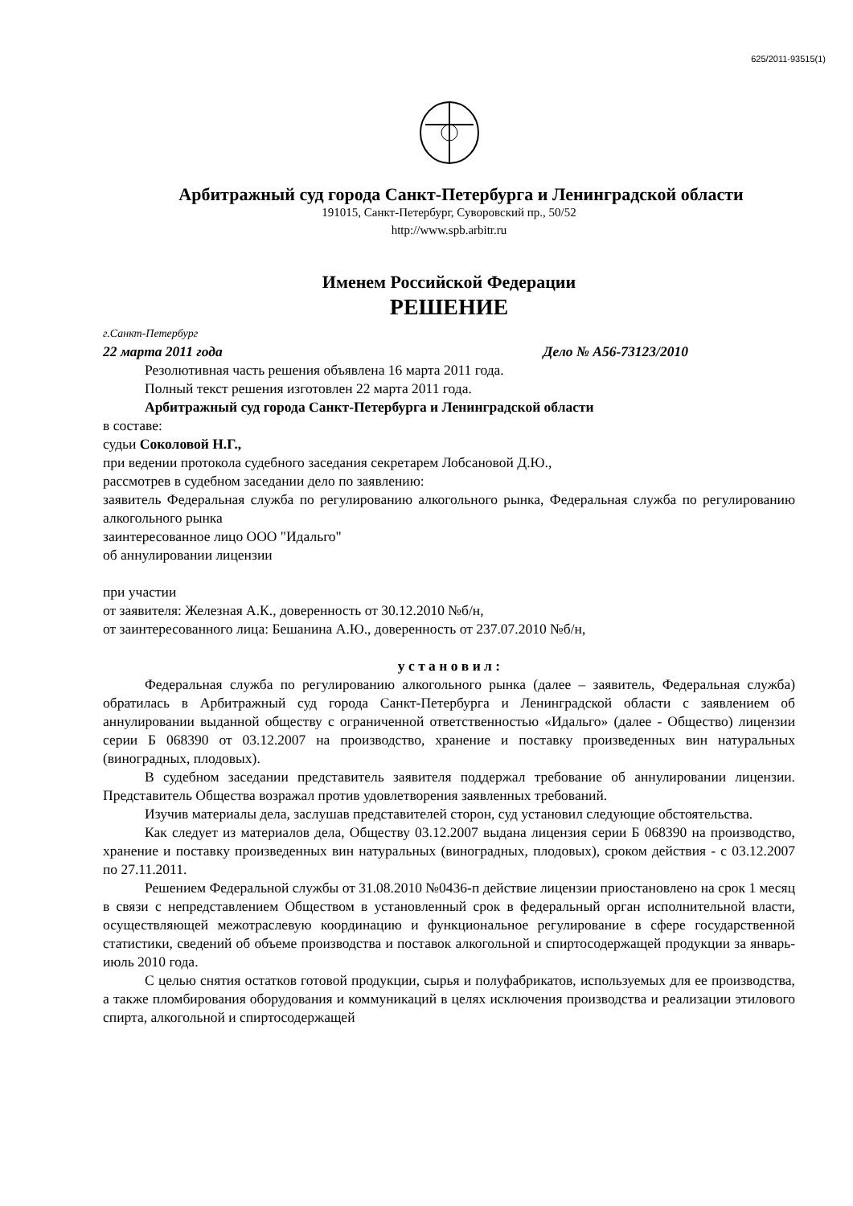625/2011-93515(1)
Арбитражный суд города Санкт-Петербурга и Ленинградской области
191015, Санкт-Петербург, Суворовский пр., 50/52
http://www.spb.arbitr.ru
Именем Российской Федерации
РЕШЕНИЕ
г.Санкт-Петербург
22 марта 2011 года Дело № А56-73123/2010
Резолютивная часть решения объявлена 16 марта 2011 года.
Полный текст решения изготовлен 22 марта 2011 года.
Арбитражный суд города Санкт-Петербурга и Ленинградской области
в составе:
судьи Соколовой Н.Г.,
при ведении протокола судебного заседания секретарем Лобсановой Д.Ю.,
рассмотрев в судебном заседании дело по заявлению:
заявитель Федеральная служба по регулированию алкогольного рынка, Федеральная служба по регулированию алкогольного рынка
заинтересованное лицо ООО "Идальго"
об аннулировании лицензии
при участии
от заявителя: Железная А.К., доверенность от 30.12.2010 №б/н,
от заинтересованного лица: Бешанина А.Ю., доверенность от 237.07.2010 №б/н,
у с т а н о в и л :
Федеральная служба по регулированию алкогольного рынка (далее – заявитель, Федеральная служба) обратилась в Арбитражный суд города Санкт-Петербурга и Ленинградской области с заявлением об аннулировании выданной обществу с ограниченной ответственностью «Идальго» (далее - Общество) лицензии серии Б 068390 от 03.12.2007 на производство, хранение и поставку произведенных вин натуральных (виноградных, плодовых).
В судебном заседании представитель заявителя поддержал требование об аннулировании лицензии. Представитель Общества возражал против удовлетворения заявленных требований.
Изучив материалы дела, заслушав представителей сторон, суд установил следующие обстоятельства.
Как следует из материалов дела, Обществу 03.12.2007 выдана лицензия серии Б 068390 на производство, хранение и поставку произведенных вин натуральных (виноградных, плодовых), сроком действия - с 03.12.2007 по 27.11.2011.
Решением Федеральной службы от 31.08.2010 №0436-п действие лицензии приостановлено на срок 1 месяц в связи с непредставлением Обществом в установленный срок в федеральный орган исполнительной власти, осуществляющей межотраслевую координацию и функциональное регулирование в сфере государственной статистики, сведений об объеме производства и поставок алкогольной и спиртосодержащей продукции за январь-июль 2010 года.
С целью снятия остатков готовой продукции, сырья и полуфабрикатов, используемых для ее производства, а также пломбирования оборудования и коммуникаций в целях исключения производства и реализации этилового спирта, алкогольной и спиртосодержащей